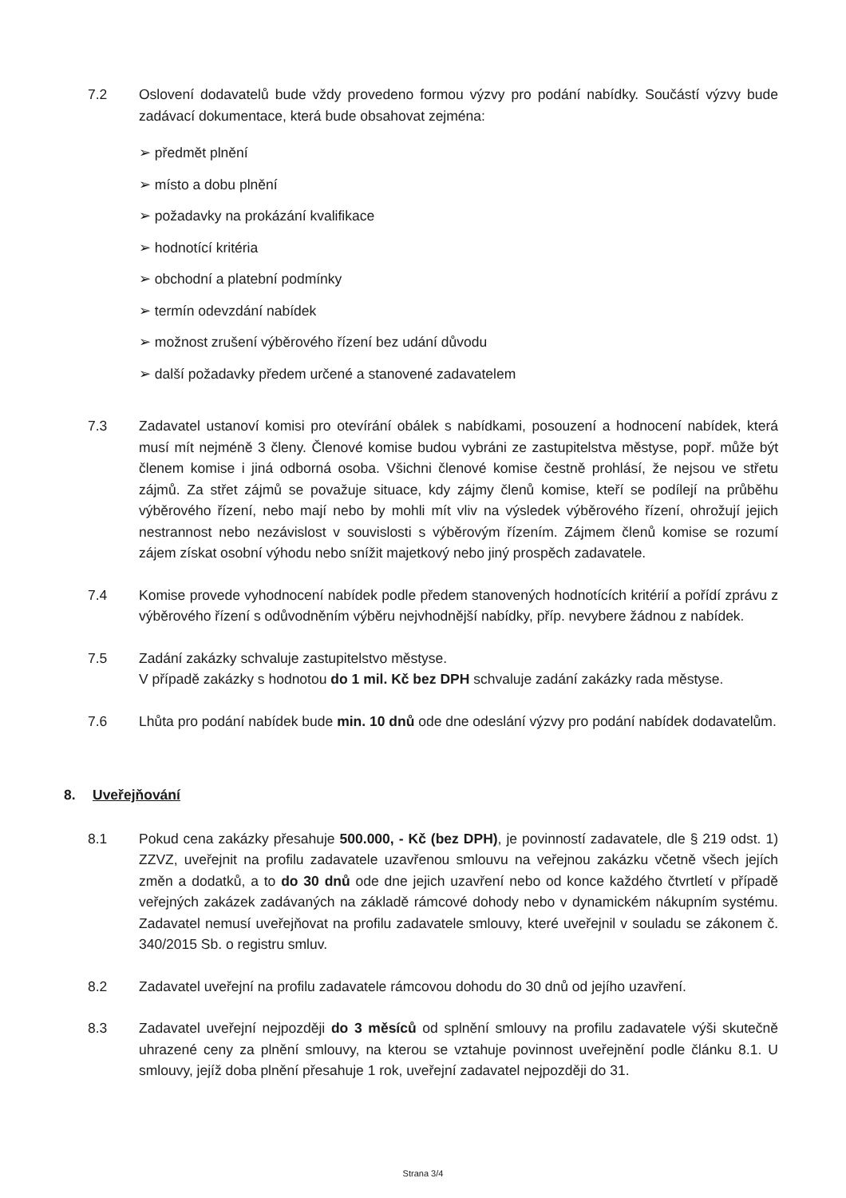7.2 Oslovení dodavatelů bude vždy provedeno formou výzvy pro podání nabídky. Součástí výzvy bude zadávací dokumentace, která bude obsahovat zejména:
➢ předmět plnění
➢ místo a dobu plnění
➢ požadavky na prokázání kvalifikace
➢ hodnotící kritéria
➢ obchodní a platební podmínky
➢ termín odevzdání nabídek
➢ možnost zrušení výběrového řízení bez udání důvodu
➢ další požadavky předem určené a stanovené zadavatelem
7.3 Zadavatel ustanoví komisi pro otevírání obálek s nabídkami, posouzení a hodnocení nabídek, která musí mít nejméně 3 členy. Členové komise budou vybráni ze zastupitelstva městyse, popř. může být členem komise i jiná odborná osoba. Všichni členové komise čestně prohlásí, že nejsou ve střetu zájmů. Za střet zájmů se považuje situace, kdy zájmy členů komise, kteří se podílejí na průběhu výběrového řízení, nebo mají nebo by mohli mít vliv na výsledek výběrového řízení, ohrožují jejich nestrannost nebo nezávislost v souvislosti s výběrovým řízením. Zájmem členů komise se rozumí zájem získat osobní výhodu nebo snížit majetkový nebo jiný prospěch zadavatele.
7.4 Komise provede vyhodnocení nabídek podle předem stanovených hodnotících kritérií a pořídí zprávu z výběrového řízení s odůvodněním výběru nejvhodnější nabídky, příp. nevybere žádnou z nabídek.
7.5 Zadání zakázky schvaluje zastupitelstvo městyse.
V případě zakázky s hodnotou do 1 mil. Kč bez DPH schvaluje zadání zakázky rada městyse.
7.6 Lhůta pro podání nabídek bude min. 10 dnů ode dne odeslání výzvy pro podání nabídek dodavatelům.
8. Uveřejňování
8.1 Pokud cena zakázky přesahuje 500.000, - Kč (bez DPH), je povinností zadavatele, dle § 219 odst. 1) ZZVZ, uveřejnit na profilu zadavatele uzavřenou smlouvu na veřejnou zakázku včetně všech jejích změn a dodatků, a to do 30 dnů ode dne jejich uzavření nebo od konce každého čtvrtletí v případě veřejných zakázek zadávaných na základě rámcové dohody nebo v dynamickém nákupním systému. Zadavatel nemusí uveřejňovat na profilu zadavatele smlouvy, které uveřejnil v souladu se zákonem č. 340/2015 Sb. o registru smluv.
8.2 Zadavatel uveřejní na profilu zadavatele rámcovou dohodu do 30 dnů od jejího uzavření.
8.3 Zadavatel uveřejní nejpozději do 3 měsíců od splnění smlouvy na profilu zadavatele výši skutečně uhrazené ceny za plnění smlouvy, na kterou se vztahuje povinnost uveřejnění podle článku 8.1. U smlouvy, jejíž doba plnění přesahuje 1 rok, uveřejní zadavatel nejpozději do 31.
Strana 3/4